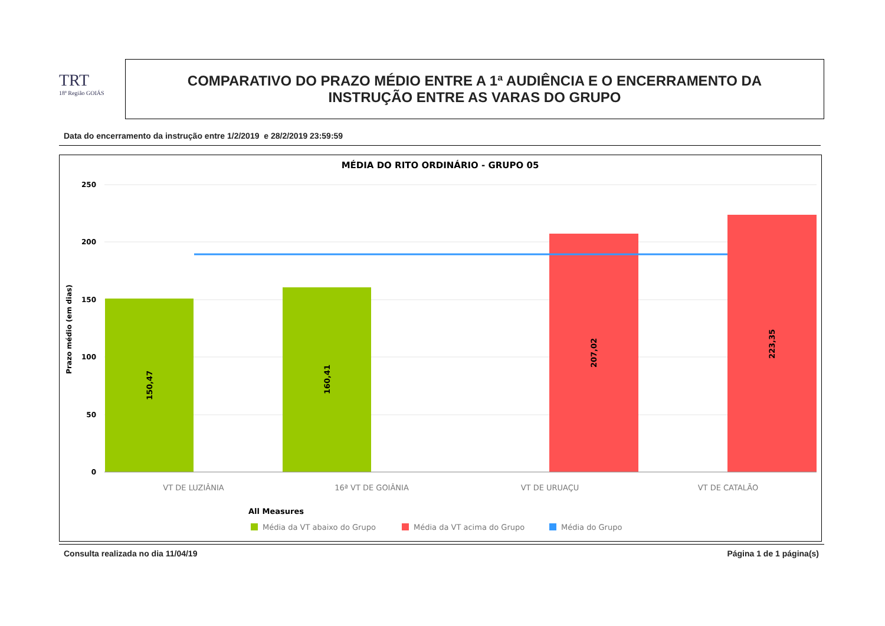TRT
18ª Região GOIÁS
COMPARATIVO DO PRAZO MÉDIO ENTRE A 1ª AUDIÊNCIA E O ENCERRAMENTO DA
INSTRUÇÃO ENTRE AS VARAS DO GRUPO
Data do encerramento da instrução entre 1/2/2019 e 28/2/2019 23:59:59
MÉDIA DO RITO ORDINÁRIO - GRUPO 05
250
200
150
100
50
0
Prazo médio (em dias)
150,47
160,41
207,02
223,35
VT DE LUZIÂNIA
16ª VT DE GOIÂNIA
VT DE URUAÇU
VT DE CATALÃO
All Measures
Média da VT abaixo do Grupo
Média da VT acima do Grupo
Média do Grupo
Consulta realizada no dia 11/04/19
Página 1 de 1 página(s)